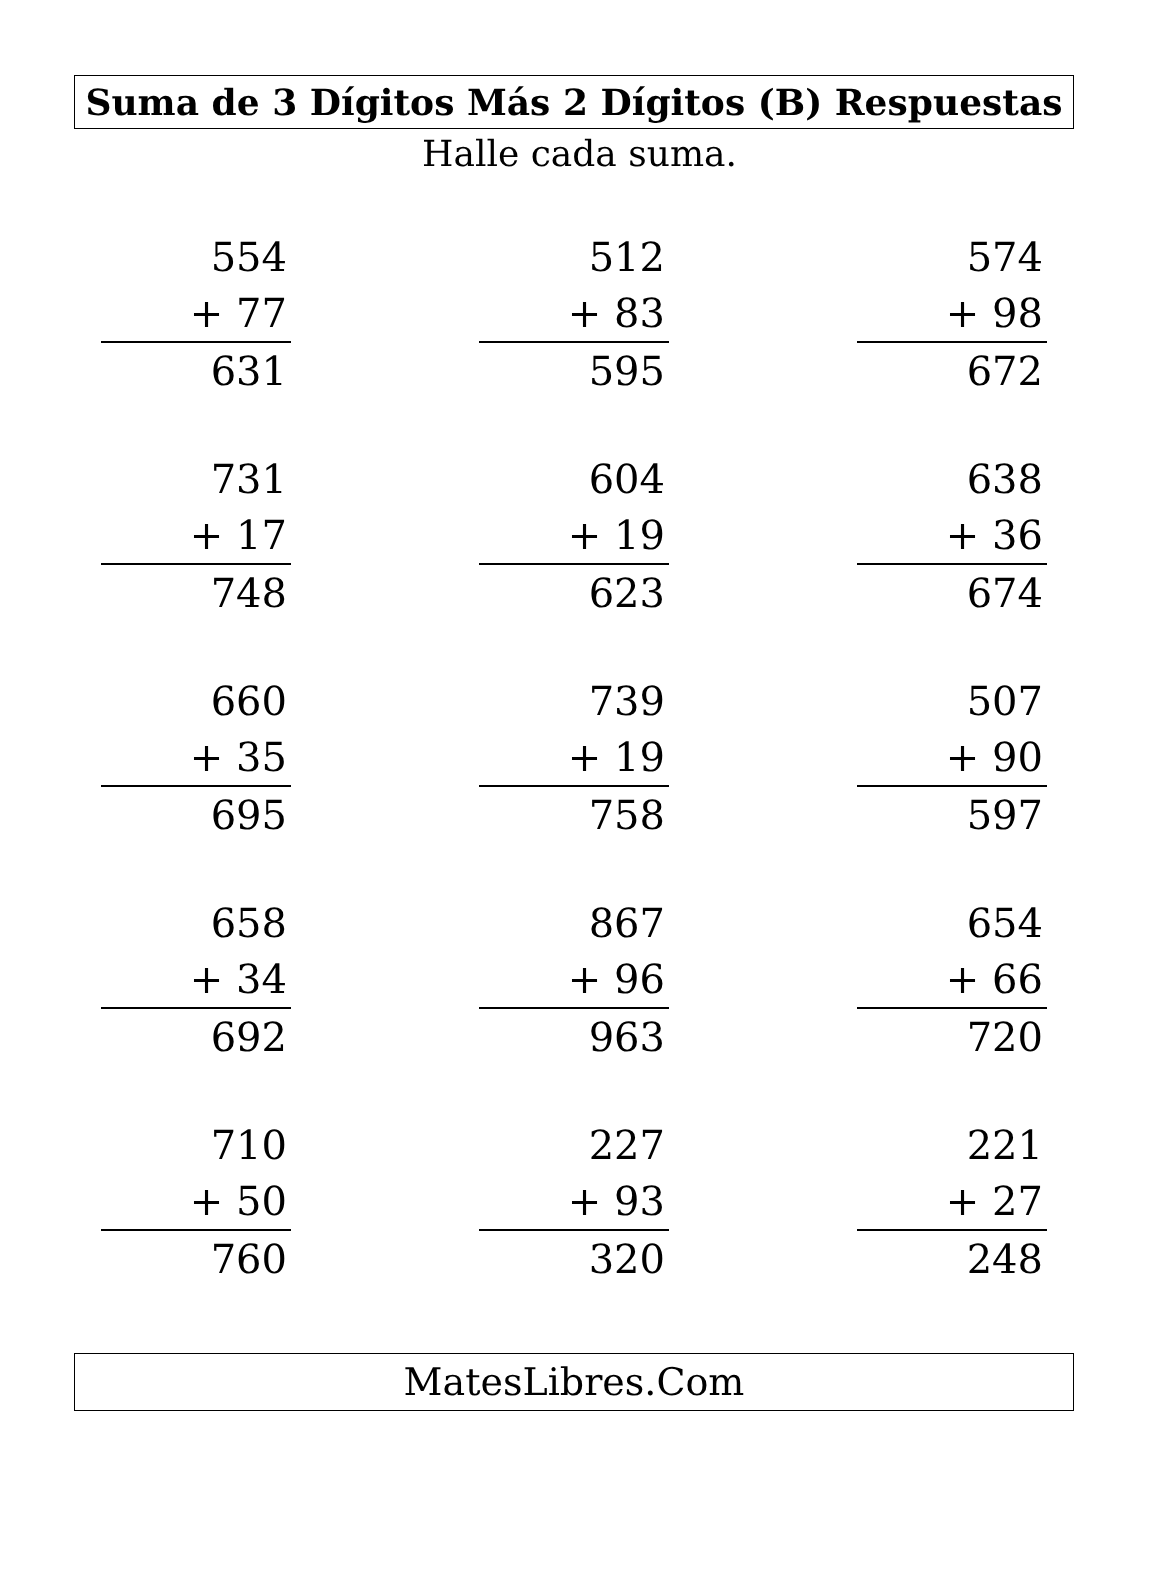Suma de 3 Dígitos Más 2 Dígitos (B) Respuestas
Halle cada suma.
554
+ 77
631
512
+ 83
595
574
+ 98
672
731
+ 17
748
604
+ 19
623
638
+ 36
674
660
+ 35
695
739
+ 19
758
507
+ 90
597
658
+ 34
692
867
+ 96
963
654
+ 66
720
710
+ 50
760
227
+ 93
320
221
+ 27
248
MatesLibres.Com